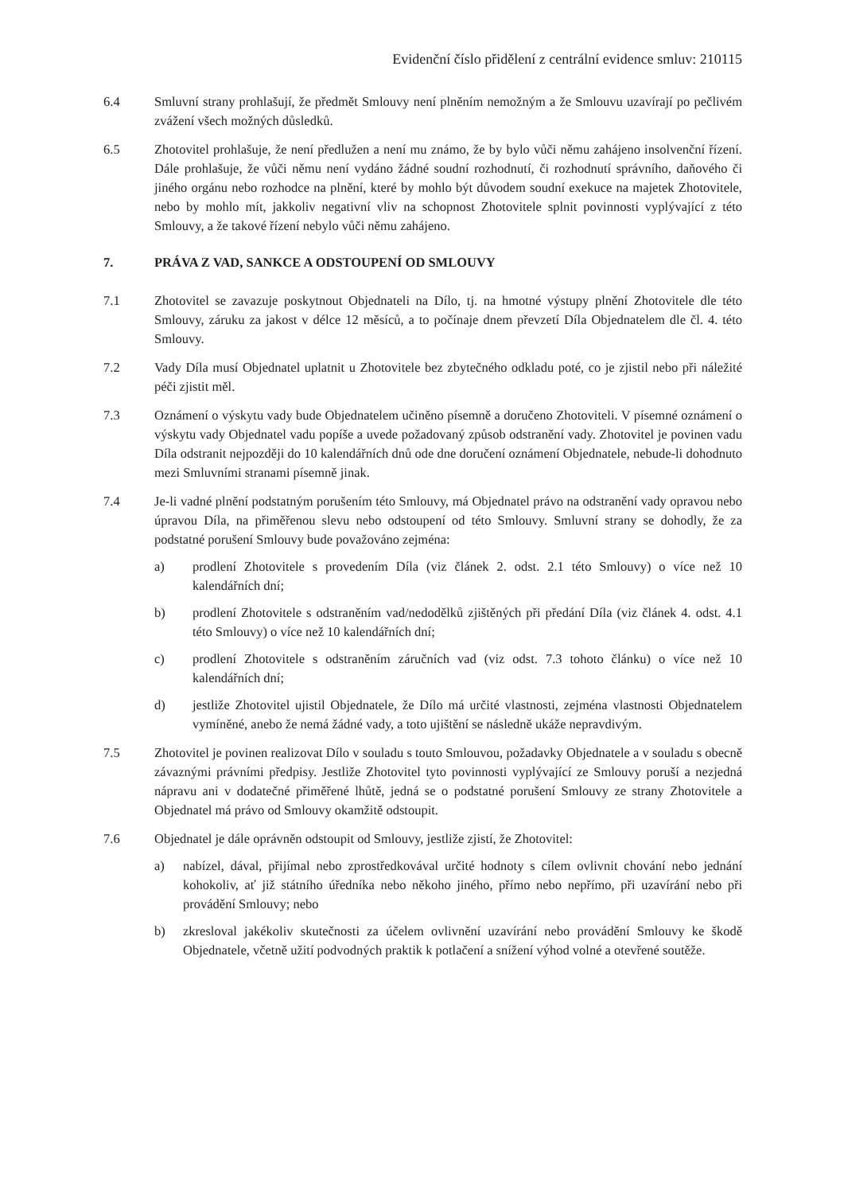Evidenční číslo přidělení z centrální evidence smluv: 210115
6.4 Smluvní strany prohlašují, že předmět Smlouvy není plněním nemožným a že Smlouvu uzavírají po pečlivém zvážení všech možných důsledků.
6.5 Zhotovitel prohlašuje, že není předlužen a není mu známo, že by bylo vůči němu zahájeno insolvenční řízení. Dále prohlašuje, že vůči němu není vydáno žádné soudní rozhodnutí, či rozhodnutí správního, daňového či jiného orgánu nebo rozhodce na plnění, které by mohlo být důvodem soudní exekuce na majetek Zhotovitele, nebo by mohlo mít, jakkoliv negativní vliv na schopnost Zhotovitele splnit povinnosti vyplývající z této Smlouvy, a že takové řízení nebylo vůči němu zahájeno.
7. PRÁVA Z VAD, SANKCE A ODSTOUPENÍ OD SMLOUVY
7.1 Zhotovitel se zavazuje poskytnout Objednateli na Dílo, tj. na hmotné výstupy plnění Zhotovitele dle této Smlouvy, záruku za jakost v délce 12 měsíců, a to počínaje dnem převzetí Díla Objednatelem dle čl. 4. této Smlouvy.
7.2 Vady Díla musí Objednatel uplatnit u Zhotovitele bez zbytečného odkladu poté, co je zjistil nebo při náležité péči zjistit měl.
7.3 Oznámení o výskytu vady bude Objednatelem učiněno písemně a doručeno Zhotoviteli. V písemné oznámení o výskytu vady Objednatel vadu popíše a uvede požadovaný způsob odstranění vady. Zhotovitel je povinen vadu Díla odstranit nejpozději do 10 kalendářních dnů ode dne doručení oznámení Objednatele, nebude-li dohodnuto mezi Smluvními stranami písemně jinak.
7.4 Je-li vadné plnění podstatným porušením této Smlouvy, má Objednatel právo na odstranění vady opravou nebo úpravou Díla, na přiměřenou slevu nebo odstoupení od této Smlouvy. Smluvní strany se dohodly, že za podstatné porušení Smlouvy bude považováno zejména:
a) prodlení Zhotovitele s provedením Díla (viz článek 2. odst. 2.1 této Smlouvy) o více než 10 kalendářních dní;
b) prodlení Zhotovitele s odstraněním vad/nedodělků zjištěných při předání Díla (viz článek 4. odst. 4.1 této Smlouvy) o více než 10 kalendářních dní;
c) prodlení Zhotovitele s odstraněním záručních vad (viz odst. 7.3 tohoto článku) o více než 10 kalendářních dní;
d) jestliže Zhotovitel ujistil Objednatele, že Dílo má určité vlastnosti, zejména vlastnosti Objednatelem vymíněné, anebo že nemá žádné vady, a toto ujištění se následně ukáže nepravdivým.
7.5 Zhotovitel je povinen realizovat Dílo v souladu s touto Smlouvou, požadavky Objednatele a v souladu s obecně závaznými právními předpisy. Jestliže Zhotovitel tyto povinnosti vyplývající ze Smlouvy poruší a nezjedná nápravu ani v dodatečné přiměřené lhůtě, jedná se o podstatné porušení Smlouvy ze strany Zhotovitele a Objednatel má právo od Smlouvy okamžitě odstoupit.
7.6 Objednatel je dále oprávněn odstoupit od Smlouvy, jestliže zjistí, že Zhotovitel:
a) nabízel, dával, přijímal nebo zprostředkovával určité hodnoty s cílem ovlivnit chování nebo jednání kohokoliv, ať již státního úředníka nebo někoho jiného, přímo nebo nepřímo, při uzavírání nebo při provádění Smlouvy; nebo
b) zkresloval jakékoliv skutečnosti za účelem ovlivnění uzavírání nebo provádění Smlouvy ke škodě Objednatele, včetně užití podvodných praktik k potlačení a snížení výhod volné a otevřené soutěže.